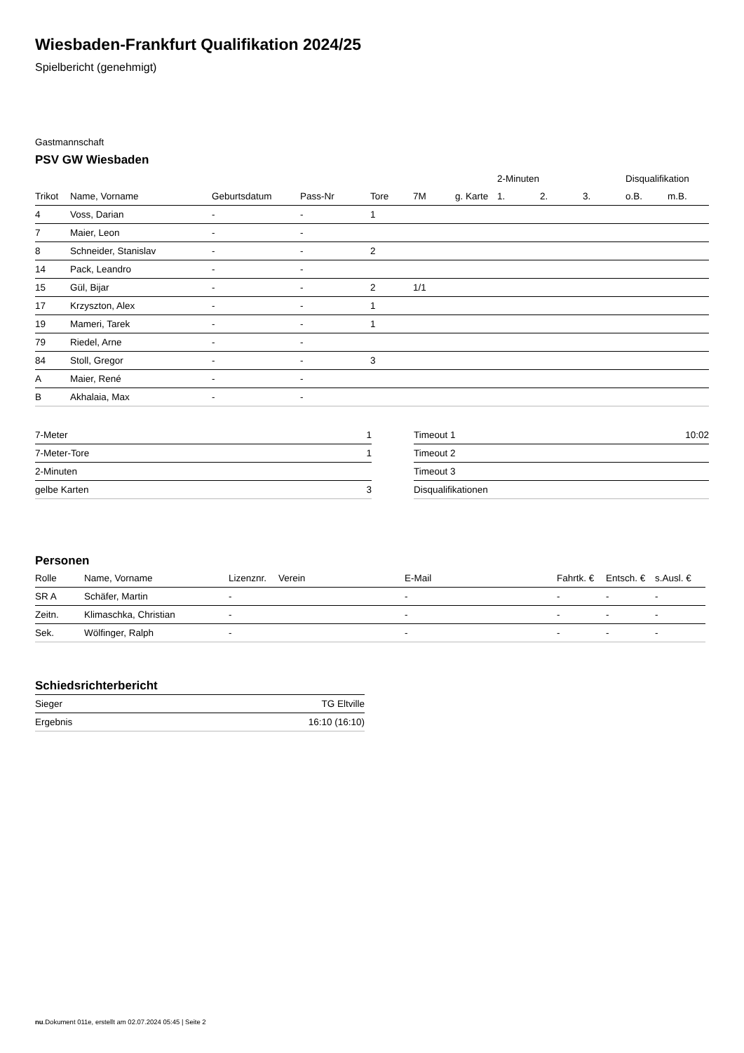Wiesbaden-Frankfurt Qualifikation 2024/25
Spielbericht (genehmigt)
Gastmannschaft
PSV GW Wiesbaden
| | | | | | | | 2-Minuten | | | Disqualifikation | |
| --- | --- | --- | --- | --- | --- | --- | --- | --- | --- | --- | --- |
| Trikot | Name, Vorname | Geburtsdatum | Pass-Nr | Tore | 7M | g. Karte | 1. | 2. | 3. | o.B. | m.B. |
| 4 | Voss, Darian | - | - | 1 | | | | | | | |
| 7 | Maier, Leon | - | - | | | | | | | | |
| 8 | Schneider, Stanislav | - | - | 2 | | | | | | | |
| 14 | Pack, Leandro | - | - | | | | | | | | |
| 15 | Gül, Bijar | - | - | 2 | 1/1 | | | | | | |
| 17 | Krzyszton, Alex | - | - | 1 | | | | | | | |
| 19 | Mameri, Tarek | - | - | 1 | | | | | | | |
| 79 | Riedel, Arne | - | - | | | | | | | | |
| 84 | Stoll, Gregor | - | - | 3 | | | | | | | |
| A | Maier, René | - | - | | | | | | | | |
| B | Akhalaia, Max | - | - | | | | | | | | |
| 7-Meter | 1 |
| 7-Meter-Tore | 1 |
| 2-Minuten | |
| gelbe Karten | 3 |
| Timeout 1 | 10:02 |
| Timeout 2 | |
| Timeout 3 | |
| Disqualifikationen | |
Personen
| Rolle | Name, Vorname | Lizenznr. | Verein | E-Mail | Fahrtk. € | Entsch. € | s.Ausl. € |
| --- | --- | --- | --- | --- | --- | --- | --- |
| SR A | Schäfer, Martin | - | | - | - | - | - |
| Zeitn. | Klimaschka, Christian | - | | - | - | - | - |
| Sek. | Wölfinger, Ralph | - | | - | - | - | - |
Schiedsrichterbericht
| Sieger | TG Eltville |
| Ergebnis | 16:10 (16:10) |
nu.Dokument 011e, erstellt am 02.07.2024 05:45 | Seite 2